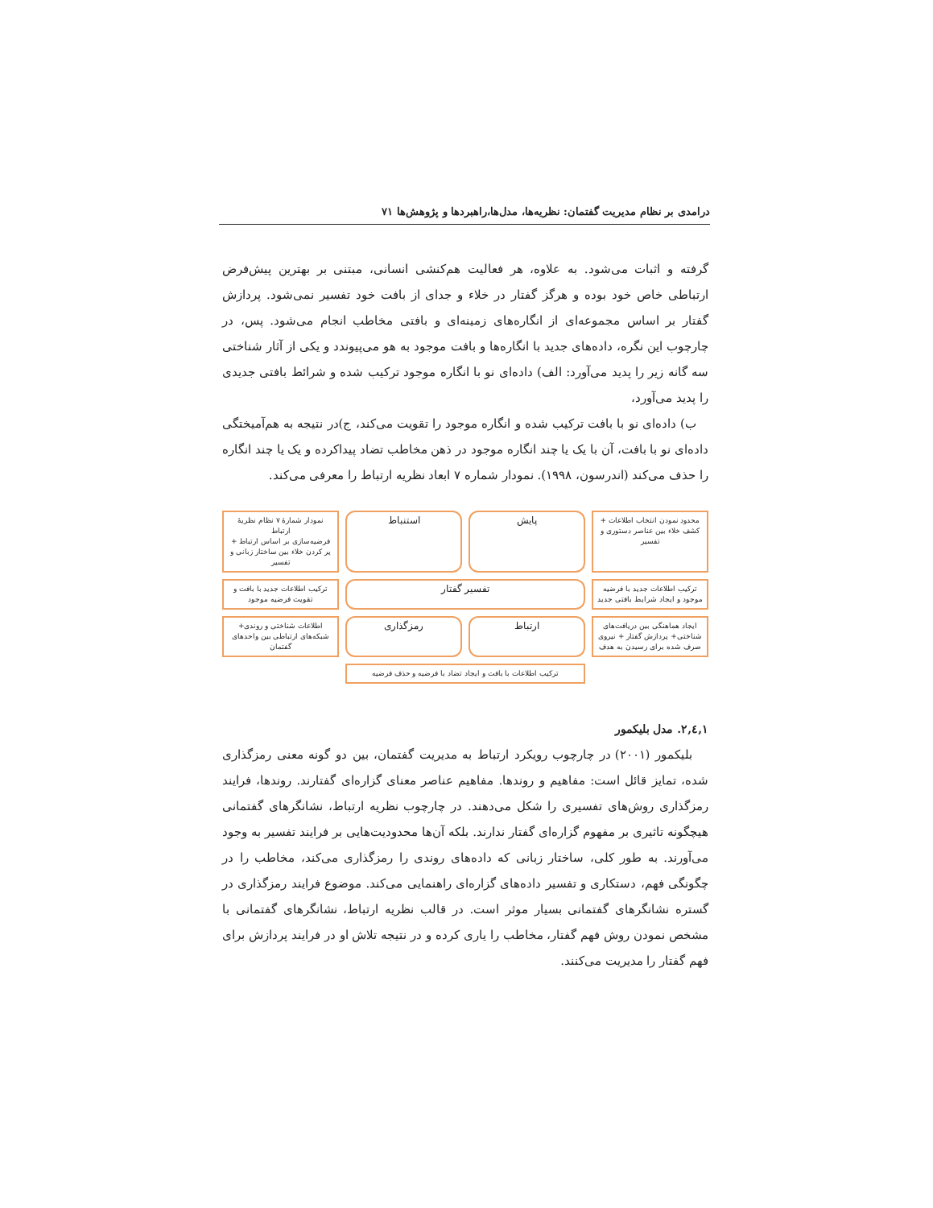درامدی بر نظام مدیریت گفتمان: نظریه‌ها، مدل‌ها،راهبردها و پژوهش‌ها ۷۱
گرفته و اثبات می‌شود. به علاوه، هر فعالیت هم‌کنشی انسانی، مبتنی بر بهترین پیش‌فرض ارتباطی خاص خود بوده و هرگز گفتار در خلاء و جدای از بافت خود تفسیر نمی‌شود. پردازش گفتار بر اساس مجموعه‌ای از انگاره‌های زمینه‌ای و بافتی مخاطب انجام می‌شود. پس، در چارچوب این نگره، داده‌های جدید با انگاره‌ها و بافت موجود به هو می‌پیوندد و یکی از آثار شناختی سه گانه زیر را پدید می‌آورد: الف) داده‌ای نو با انگاره موجود ترکیب شده و شرائط بافتی جدیدی را پدید می‌آورد،
ب) داده‌ای نو با بافت ترکیب شده و انگاره موجود را تقویت می‌کند، ج)در نتیجه به هم‌آمیختگی داده‌ای نو با بافت، آن با یک یا چند انگاره موجود در ذهن مخاطب تضاد پیداکرده و یک یا چند انگاره را حذف می‌کند (اندرسون، ۱۹۹۸). نمودار شماره ۷ ابعاد نظریه ارتباط را معرفی می‌کند.
محدود نمودن انتخاب اطلاعات + کشف خلاء بین عناصر دستوری و تفسیر
پایش
استنباط
نمودار شمارهٔ ۷ نظام نظریهٔ ارتباط
فرضیه‌سازی بر اساس ارتباط + پر کردن خلاء بین ساختار زبانی و تفسیر
ترکیب اطلاعات جدید با فرضیه موجود و ایجاد شرایط بافتی جدید
تفسیر گفتار
ترکیب اطلاعات جدید با بافت و تقویت فرضیه موجود
ایجاد هماهنگی بین دریافت‌های شناختی+ پردازش گفتار + نیروی صرف شده برای رسیدن به هدف
ارتباط
رمزگذاری
اطلاعات شناختی و روندی+ شبکه‌های ارتباطی بین واحدهای گفتمان
ترکیب اطلاعات با بافت و ایجاد تضاد با فرضیه و حذف فرضیه
۱,٤,۲. مدل بلیکمور
بلیکمور (۲۰۰۱) در چارچوب رویکرد ارتباط به مدیریت گفتمان، بین دو گونه معنی رمزگذاری شده، تمایز قائل است: مفاهیم و روندها. مفاهیم عناصر معنای گزاره‌ای گفتارند. روندها، فرایند رمزگذاری روش‌های تفسیری را شکل می‌دهند. در چارچوب نظریه ارتباط، نشانگرهای گفتمانی هیچگونه تاثیری بر مفهوم گزاره‌ای گفتار ندارند. بلکه آن‌ها محدودیت‌هایی بر فرایند تفسیر به وجود می‌آورند. به طور کلی، ساختار زبانی که داده‌های روندی را رمزگذاری می‌کند، مخاطب را در چگونگی فهم، دستکاری و تفسیر داده‌های گزاره‌ای راهنمایی می‌کند. موضوع فرایند رمزگذاری در گستره نشانگرهای گفتمانی بسیار موثر است. در قالب نظریه ارتباط، نشانگرهای گفتمانی با مشخص نمودن روش فهم گفتار، مخاطب را یاری کرده و در نتیجه تلاش او در فرایند پردازش برای فهم گفتار را مدیریت می‌کنند.